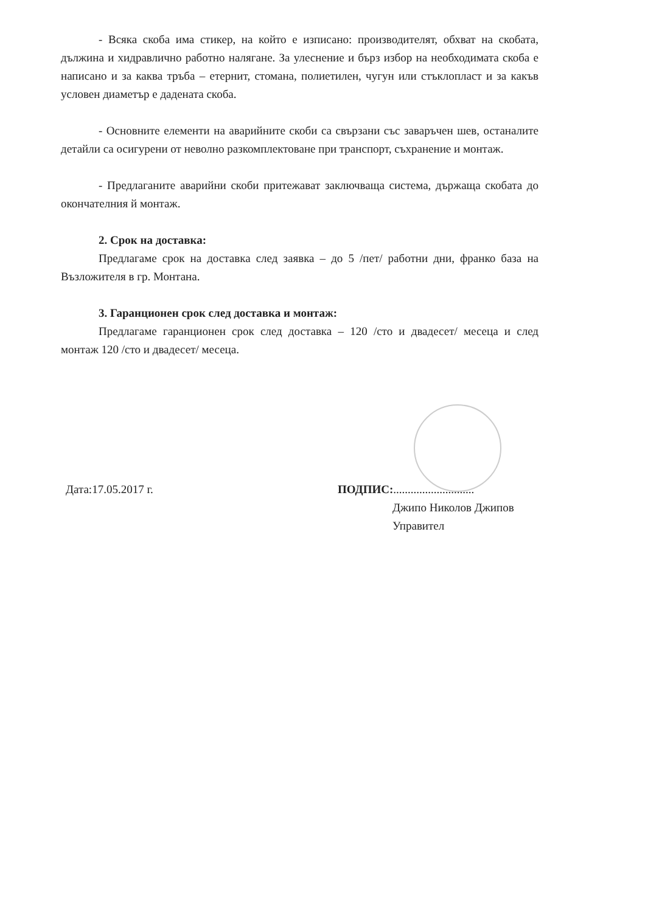- Всяка скоба има стикер, на който е изписано: производителят, обхват на скобата, дължина и хидравлично работно налягане. За улеснение и бърз избор на необходимата скоба е написано и за каква тръба – етернит, стомана, полиетилен, чугун или стъклопласт и за какъв условен диаметър е дадената скоба.
- Основните елементи на аварийните скоби са свързани със заваръчен шев, останалите детайли са осигурени от неволно разкомплектоване при транспорт, съхранение и монтаж.
- Предлаганите аварийни скоби притежават заключваща система, държаща скобата до окончателния й монтаж.
2. Срок на доставка:
Предлагаме срок на доставка след заявка – до 5 /пет/ работни дни, франко база на Възложителя в гр. Монтана.
3. Гаранционен срок след доставка и монтаж:
Предлагаме гаранционен срок след доставка – 120 /сто и двадесет/ месеца и след монтаж 120 /сто и двадесет/ месеца.
Дата:17.05.2017 г. ПОДПИС:............................
Джипо Николов Джипов
Управител